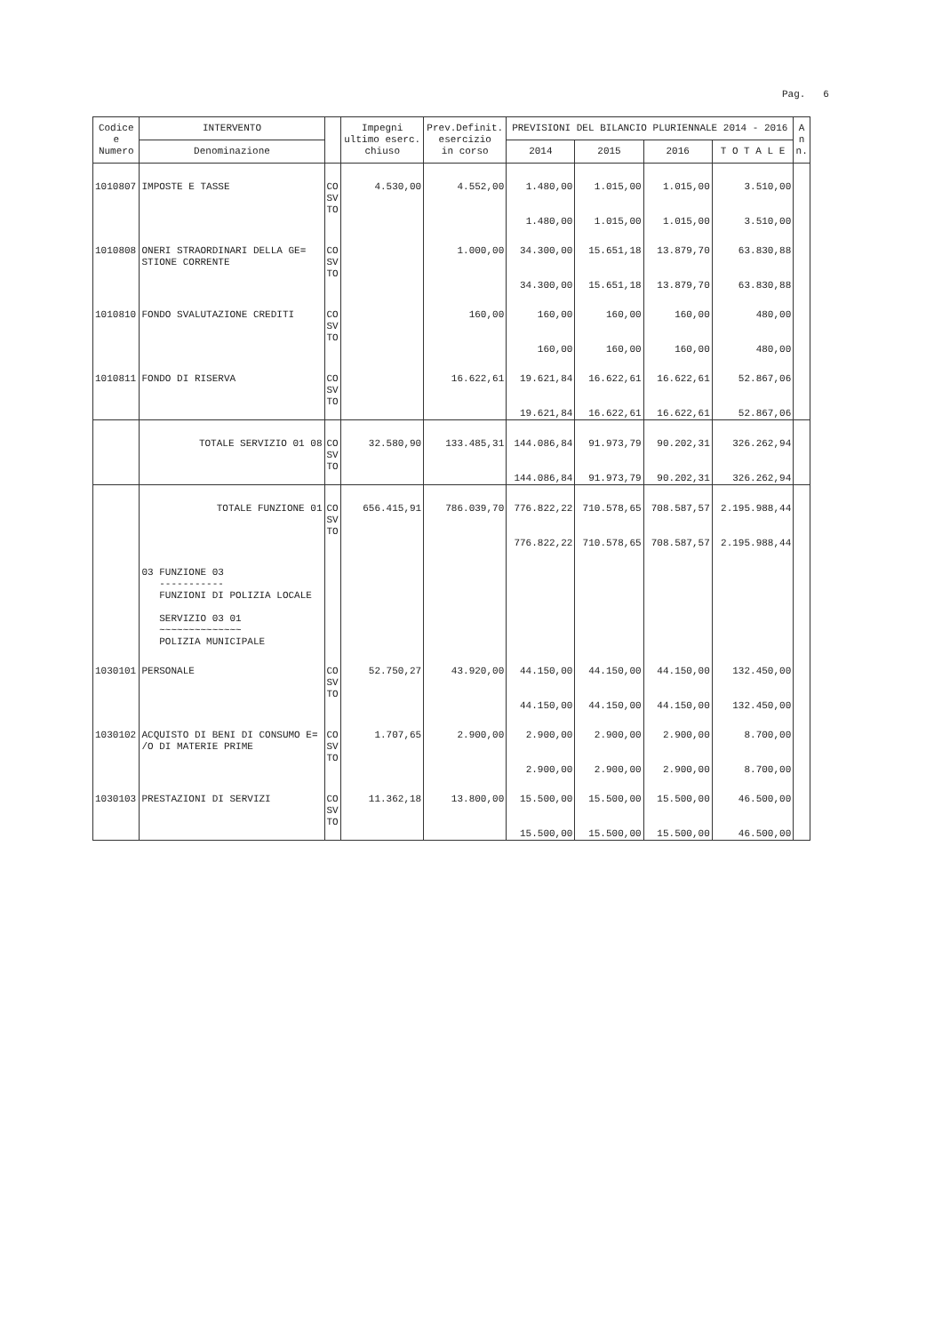Pag. 6
| Codice e Numero | INTERVENTO | | Impegni ultimo eserc. chiuso | Prev.Definit. esercizio in corso | PREVISIONI DEL BILANCIO PLURIENNALE 2014 - 2016 | | | | A n n. |
| --- | --- | --- | --- | --- | --- | --- | --- | --- | --- |
| | Denominazione | | | | 2014 | 2015 | 2016 | T O T A L E | |
| 1010807 | IMPOSTE E TASSE | CO SV TO | 4.530,00 | 4.552,00 | 1.480,00 1.480,00 | 1.015,00 1.015,00 | 1.015,00 1.015,00 | 3.510,00 3.510,00 | |
| 1010808 | ONERI STRAORDINARI DELLA GE= STIONE CORRENTE | CO SV TO | | 1.000,00 | 34.300,00 34.300,00 | 15.651,18 15.651,18 | 13.879,70 13.879,70 | 63.830,88 63.830,88 | |
| 1010810 | FONDO SVALUTAZIONE CREDITI | CO SV TO | | 160,00 | 160,00 160,00 | 160,00 160,00 | 160,00 160,00 | 480,00 480,00 | |
| 1010811 | FONDO DI RISERVA | CO SV TO | | 16.622,61 | 19.621,84 19.621,84 | 16.622,61 16.622,61 | 16.622,61 16.622,61 | 52.867,06 52.867,06 | |
| | TOTALE SERVIZIO 01 08 | CO SV TO | 32.580,90 | 133.485,31 | 144.086,84 144.086,84 | 91.973,79 91.973,79 | 90.202,31 90.202,31 | 326.262,94 326.262,94 | |
| | TOTALE FUNZIONE 01 | CO SV TO | 656.415,91 | 786.039,70 | 776.822,22 776.822,22 | 710.578,65 710.578,65 | 708.587,57 708.587,57 | 2.195.988,44 2.195.988,44 | |
| | 03 FUNZIONE 03 ----------- FUNZIONI DI POLIZIA LOCALE SERVIZIO 03 01 ~~~~~~~~~~~~~~ POLIZIA MUNICIPALE | | | | | | | | |
| 1030101 | PERSONALE | CO SV TO | 52.750,27 | 43.920,00 | 44.150,00 44.150,00 | 44.150,00 44.150,00 | 44.150,00 44.150,00 | 132.450,00 132.450,00 | |
| 1030102 | ACQUISTO DI BENI DI CONSUMO E= /O DI MATERIE PRIME | CO SV TO | 1.707,65 | 2.900,00 | 2.900,00 2.900,00 | 2.900,00 2.900,00 | 2.900,00 2.900,00 | 8.700,00 8.700,00 | |
| 1030103 | PRESTAZIONI DI SERVIZI | CO SV TO | 11.362,18 | 13.800,00 | 15.500,00 15.500,00 | 15.500,00 15.500,00 | 15.500,00 15.500,00 | 46.500,00 46.500,00 | |